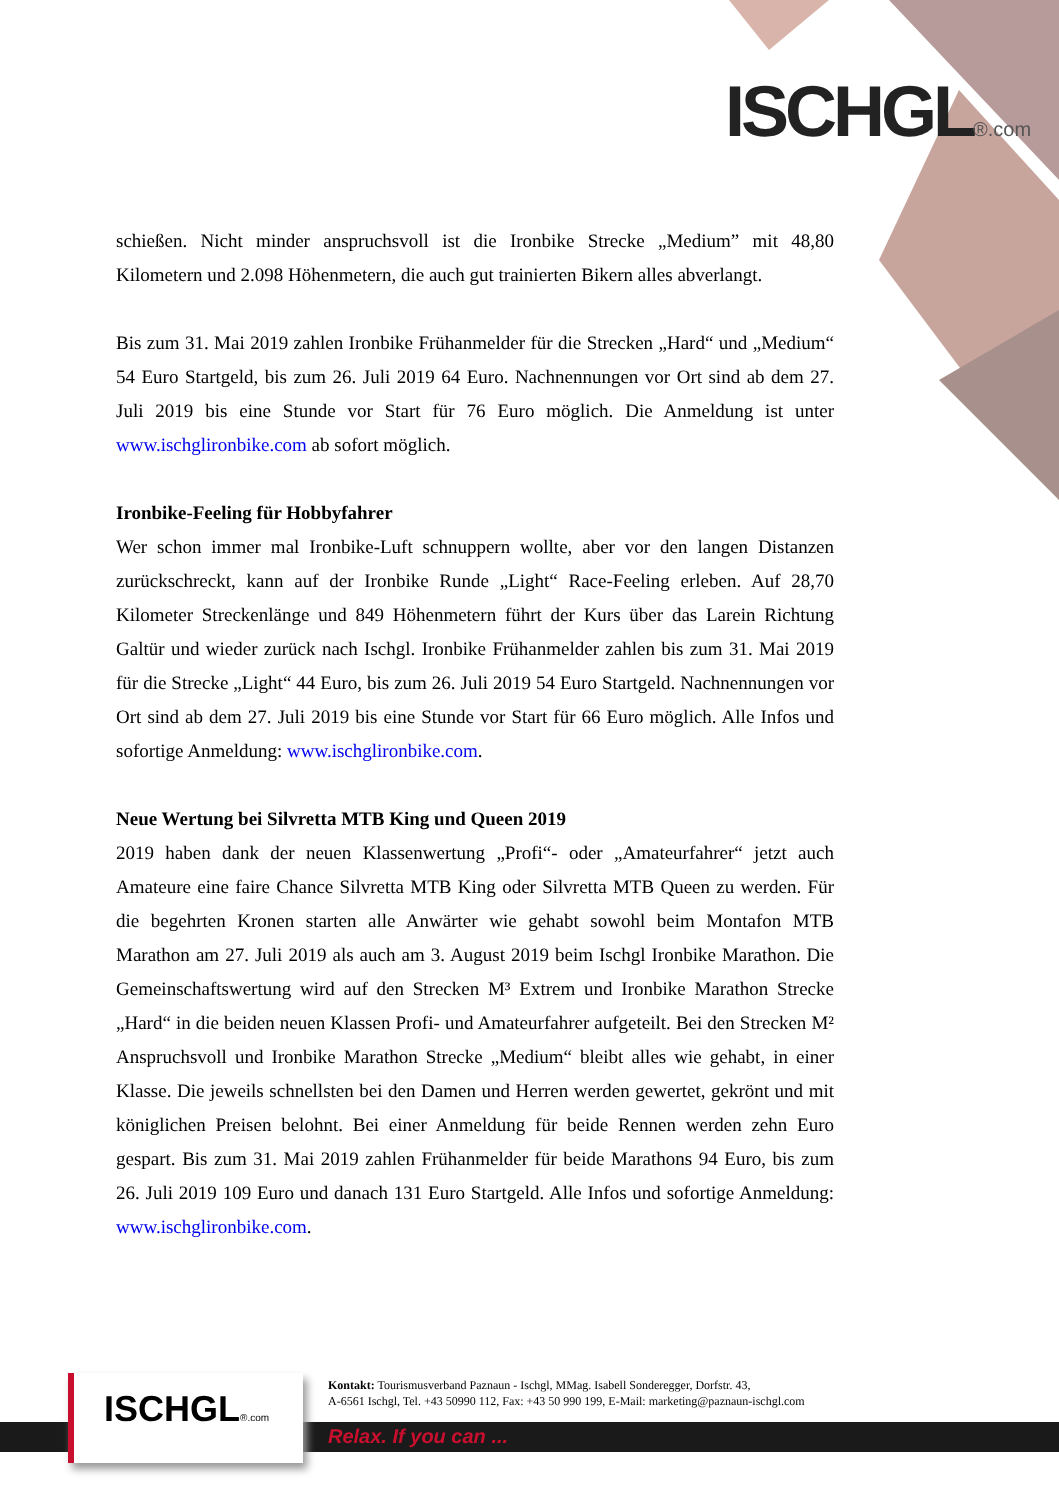ISCHGL®.com
schießen. Nicht minder anspruchsvoll ist die Ironbike Strecke „Medium” mit 48,80 Kilometern und 2.098 Höhenmetern, die auch gut trainierten Bikern alles abverlangt.
Bis zum 31. Mai 2019 zahlen Ironbike Frühanmelder für die Strecken „Hard“ und „Medium“ 54 Euro Startgeld, bis zum 26. Juli 2019 64 Euro. Nachnennungen vor Ort sind ab dem 27. Juli 2019 bis eine Stunde vor Start für 76 Euro möglich. Die Anmeldung ist unter www.ischglironbike.com ab sofort möglich.
Ironbike-Feeling für Hobbyfahrer
Wer schon immer mal Ironbike-Luft schnuppern wollte, aber vor den langen Distanzen zurückschreckt, kann auf der Ironbike Runde „Light“ Race-Feeling erleben. Auf 28,70 Kilometer Streckenlänge und 849 Höhenmetern führt der Kurs über das Larein Richtung Galtür und wieder zurück nach Ischgl. Ironbike Frühanmelder zahlen bis zum 31. Mai 2019 für die Strecke „Light“ 44 Euro, bis zum 26. Juli 2019 54 Euro Startgeld. Nachnennungen vor Ort sind ab dem 27. Juli 2019 bis eine Stunde vor Start für 66 Euro möglich. Alle Infos und sofortige Anmeldung: www.ischglironbike.com.
Neue Wertung bei Silvretta MTB King und Queen 2019
2019 haben dank der neuen Klassenwertung „Profi“- oder „Amateurfahrer“ jetzt auch Amateure eine faire Chance Silvretta MTB King oder Silvretta MTB Queen zu werden. Für die begehrten Kronen starten alle Anwärter wie gehabt sowohl beim Montafon MTB Marathon am 27. Juli 2019 als auch am 3. August 2019 beim Ischgl Ironbike Marathon. Die Gemeinschaftswertung wird auf den Strecken M³ Extrem und Ironbike Marathon Strecke „Hard“ in die beiden neuen Klassen Profi- und Amateurfahrer aufgeteilt. Bei den Strecken M² Anspruchsvoll und Ironbike Marathon Strecke „Medium“ bleibt alles wie gehabt, in einer Klasse. Die jeweils schnellsten bei den Damen und Herren werden gewertet, gekrönt und mit königlichen Preisen belohnt. Bei einer Anmeldung für beide Rennen werden zehn Euro gespart. Bis zum 31. Mai 2019 zahlen Frühanmelder für beide Marathons 94 Euro, bis zum 26. Juli 2019 109 Euro und danach 131 Euro Startgeld. Alle Infos und sofortige Anmeldung: www.ischglironbike.com.
ISCHGL®.com
Kontakt: Tourismusverband Paznaun - Ischgl, MMag. Isabell Sonderegger, Dorfstr. 43,
A-6561 Ischgl, Tel. +43 50990 112, Fax: +43 50 990 199, E-Mail: marketing@paznaun-ischgl.com
Relax. If you can ...